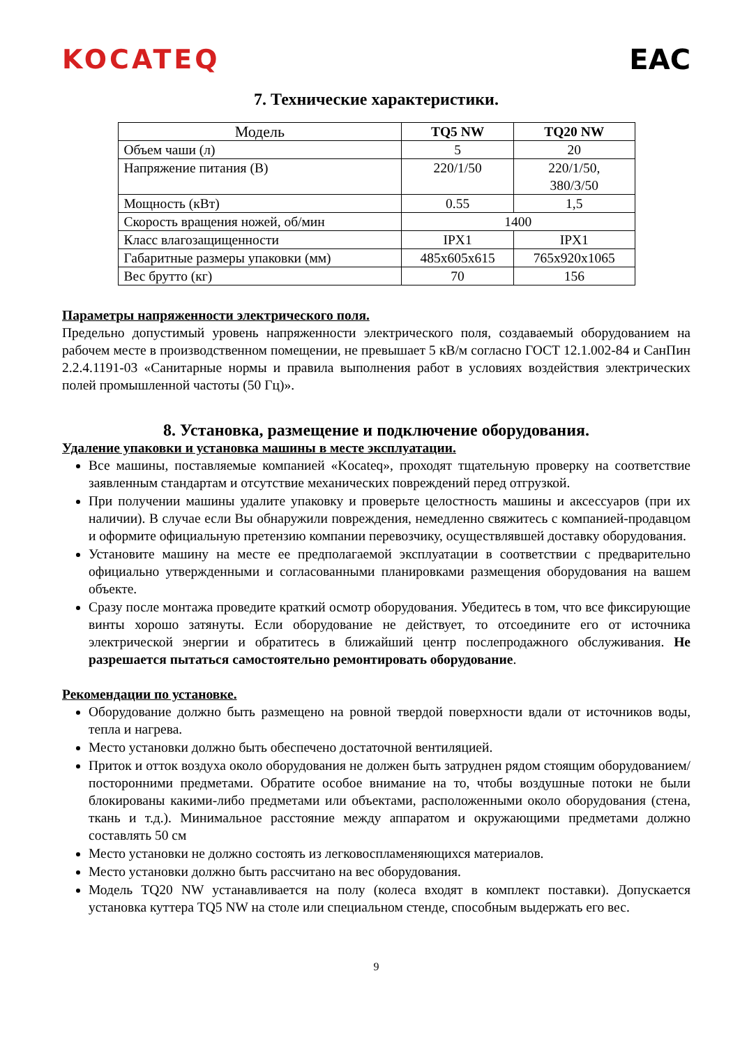KOCATEQ EAC
7. Технические характеристики.
| Модель | TQ5 NW | TQ20 NW |
| --- | --- | --- |
| Объем чаши (л) | 5 | 20 |
| Напряжение питания (В) | 220/1/50 | 220/1/50, 380/3/50 |
| Мощность (кВт) | 0.55 | 1,5 |
| Скорость вращения ножей, об/мин | 1400 | |
| Класс влагозащищенности | IPX1 | IPX1 |
| Габаритные размеры упаковки (мм) | 485x605x615 | 765x920x1065 |
| Вес брутто (кг) | 70 | 156 |
Параметры напряженности электрического поля.
Предельно допустимый уровень напряженности электрического поля, создаваемый оборудованием на рабочем месте в производственном помещении, не превышает 5 кВ/м согласно ГОСТ 12.1.002-84 и СанПин 2.2.4.1191-03 «Санитарные нормы и правила выполнения работ в условиях воздействия электрических полей промышленной частоты (50 Гц)».
8. Установка, размещение и подключение оборудования.
Удаление упаковки и установка машины в месте эксплуатации.
Все машины, поставляемые компанией «Kocateq», проходят тщательную проверку на соответствие заявленным стандартам и отсутствие механических повреждений перед отгрузкой.
При получении машины удалите упаковку и проверьте целостность машины и аксессуаров (при их наличии). В случае если Вы обнаружили повреждения, немедленно свяжитесь с компанией-продавцом и оформите официальную претензию компании перевозчику, осуществлявшей доставку оборудования.
Установите машину на месте ее предполагаемой эксплуатации в соответствии с предварительно официально утвержденными и согласованными планировками размещения оборудования на вашем объекте.
Сразу после монтажа проведите краткий осмотр оборудования. Убедитесь в том, что все фиксирующие винты хорошо затянуты. Если оборудование не действует, то отсоедините его от источника электрической энергии и обратитесь в ближайший центр послепродажного обслуживания. Не разрешается пытаться самостоятельно ремонтировать оборудование.
Рекомендации по установке.
Оборудование должно быть размещено на ровной твердой поверхности вдали от источников воды, тепла и нагрева.
Место установки должно быть обеспечено достаточной вентиляцией.
Приток и отток воздуха около оборудования не должен быть затруднен рядом стоящим оборудованием/посторонними предметами. Обратите особое внимание на то, чтобы воздушные потоки не были блокированы какими-либо предметами или объектами, расположенными около оборудования (стена, ткань и т.д.). Минимальное расстояние между аппаратом и окружающими предметами должно составлять 50 см
Место установки не должно состоять из легковоспламеняющихся материалов.
Место установки должно быть рассчитано на вес оборудования.
Модель TQ20 NW устанавливается на полу (колеса входят в комплект поставки). Допускается установка куттера TQ5 NW на столе или специальном стенде, способным выдержать его вес.
9